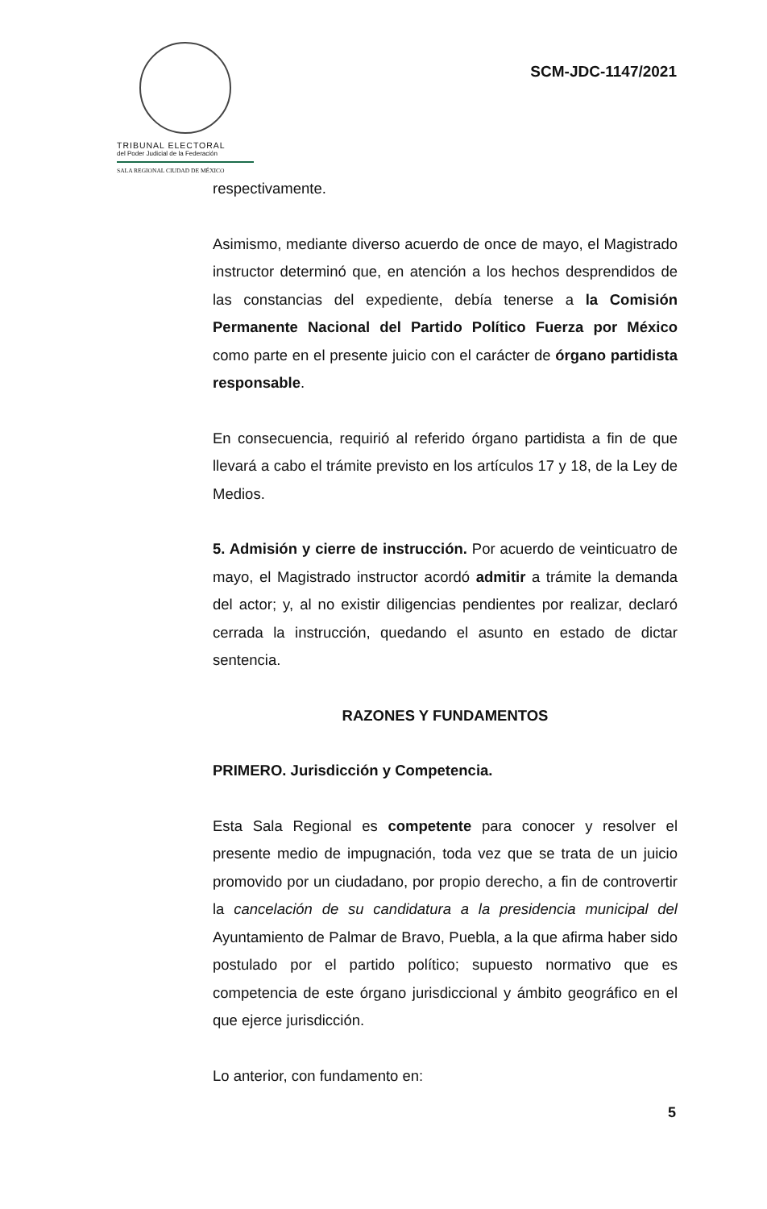TRIBUNAL ELECTORAL
del Poder Judicial de la Federación
SALA REGIONAL CIUDAD DE MÉXICO
SCM-JDC-1147/2021
respectivamente.
Asimismo, mediante diverso acuerdo de once de mayo, el Magistrado instructor determinó que, en atención a los hechos desprendidos de las constancias del expediente, debía tenerse a la Comisión Permanente Nacional del Partido Político Fuerza por México como parte en el presente juicio con el carácter de órgano partidista responsable.
En consecuencia, requirió al referido órgano partidista a fin de que llevará a cabo el trámite previsto en los artículos 17 y 18, de la Ley de Medios.
5. Admisión y cierre de instrucción. Por acuerdo de veinticuatro de mayo, el Magistrado instructor acordó admitir a trámite la demanda del actor; y, al no existir diligencias pendientes por realizar, declaró cerrada la instrucción, quedando el asunto en estado de dictar sentencia.
RAZONES Y FUNDAMENTOS
PRIMERO. Jurisdicción y Competencia.
Esta Sala Regional es competente para conocer y resolver el presente medio de impugnación, toda vez que se trata de un juicio promovido por un ciudadano, por propio derecho, a fin de controvertir la cancelación de su candidatura a la presidencia municipal del Ayuntamiento de Palmar de Bravo, Puebla, a la que afirma haber sido postulado por el partido político; supuesto normativo que es competencia de este órgano jurisdiccional y ámbito geográfico en el que ejerce jurisdicción.
Lo anterior, con fundamento en:
5